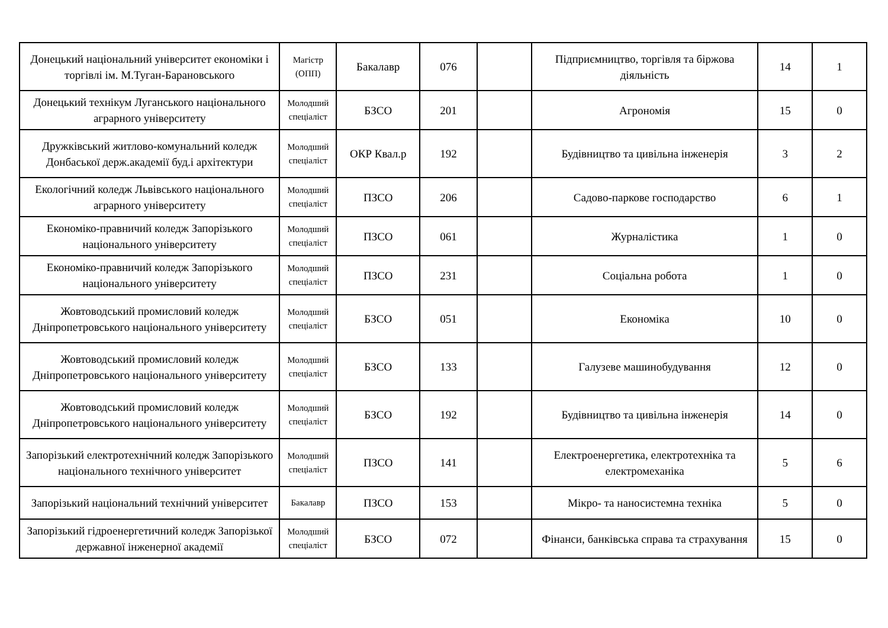| Донецький національний університет економіки і торгівлі ім. М.Туган-Барановського | Магістр (ОПП) | Бакалавр | 076 | | Підприємництво, торгівля та біржова діяльність | 14 | 1 |
| Донецький технікум Луганського національного аграрного університету | Молодший спеціаліст | БЗСО | 201 | | Агрономія | 15 | 0 |
| Дружківський житлово-комунальний коледж Донбаської держ.академії буд.і архітектури | Молодший спеціаліст | ОКР Квал.р | 192 | | Будівництво та цивільна інженерія | 3 | 2 |
| Екологічний коледж Львівського національного аграрного університету | Молодший спеціаліст | ПЗСО | 206 | | Садово-паркове господарство | 6 | 1 |
| Економіко-правничий коледж Запорізького національного університету | Молодший спеціаліст | ПЗСО | 061 | | Журналістика | 1 | 0 |
| Економіко-правничий коледж Запорізького національного університету | Молодший спеціаліст | ПЗСО | 231 | | Соціальна робота | 1 | 0 |
| Жовтоводський промисловий коледж Дніпропетровського національного університету | Молодший спеціаліст | БЗСО | 051 | | Економіка | 10 | 0 |
| Жовтоводський промисловий коледж Дніпропетровського національного університету | Молодший спеціаліст | БЗСО | 133 | | Галузеве машинобудування | 12 | 0 |
| Жовтоводський промисловий коледж Дніпропетровського національного університету | Молодший спеціаліст | БЗСО | 192 | | Будівництво та цивільна інженерія | 14 | 0 |
| Запорізький електротехнічний коледж Запорізького національного технічного університет | Молодший спеціаліст | ПЗСО | 141 | | Електроенергетика, електротехніка та електромеханіка | 5 | 6 |
| Запорізький національний технічний університет | Бакалавр | ПЗСО | 153 | | Мікро- та наносистемна техніка | 5 | 0 |
| Запорізький гідроенергетичний коледж Запорізької державної інженерної академії | Молодший спеціаліст | БЗСО | 072 | | Фінанси, банківська справа та страхування | 15 | 0 |